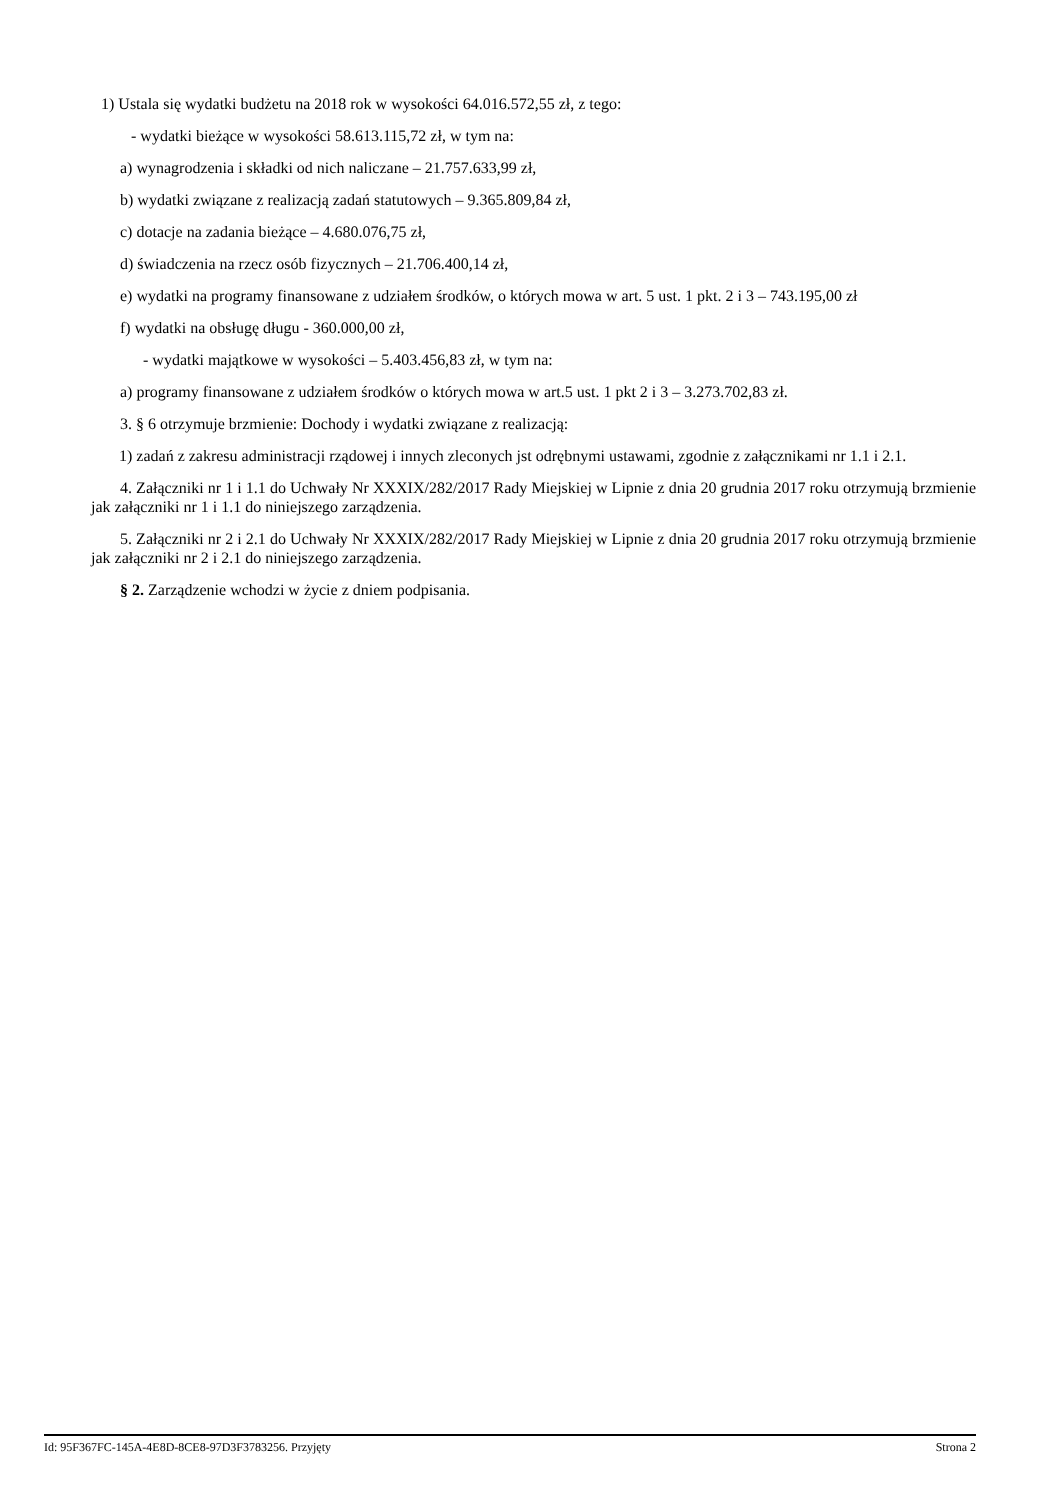1) Ustala się wydatki budżetu na 2018 rok w wysokości 64.016.572,55 zł, z tego:
- wydatki bieżące w wysokości 58.613.115,72 zł, w tym na:
a) wynagrodzenia i składki od nich naliczane – 21.757.633,99 zł,
b) wydatki związane z realizacją zadań statutowych – 9.365.809,84 zł,
c) dotacje na zadania bieżące – 4.680.076,75 zł,
d) świadczenia na rzecz osób fizycznych – 21.706.400,14 zł,
e) wydatki na programy finansowane z udziałem środków, o których mowa w art. 5 ust. 1 pkt. 2 i 3 – 743.195,00 zł
f) wydatki na obsługę długu - 360.000,00 zł,
- wydatki majątkowe w wysokości – 5.403.456,83 zł, w tym na:
a) programy finansowane z udziałem środków o których mowa w art.5 ust. 1 pkt 2 i 3 – 3.273.702,83 zł.
3. § 6 otrzymuje brzmienie: Dochody i wydatki związane z realizacją:
1) zadań z zakresu administracji rządowej i innych zleconych jst odrębnymi ustawami, zgodnie z załącznikami nr 1.1 i 2.1.
4. Załączniki nr 1 i 1.1 do Uchwały Nr XXXIX/282/2017 Rady Miejskiej w Lipnie z dnia 20 grudnia 2017 roku otrzymują brzmienie jak załączniki nr 1 i 1.1 do niniejszego zarządzenia.
5. Załączniki nr 2 i 2.1 do Uchwały Nr XXXIX/282/2017 Rady Miejskiej w Lipnie z dnia 20 grudnia 2017 roku otrzymują brzmienie jak załączniki nr 2 i 2.1 do niniejszego zarządzenia.
§ 2. Zarządzenie wchodzi w życie z dniem podpisania.
Id: 95F367FC-145A-4E8D-8CE8-97D3F3783256. Przyjęty Strona 2